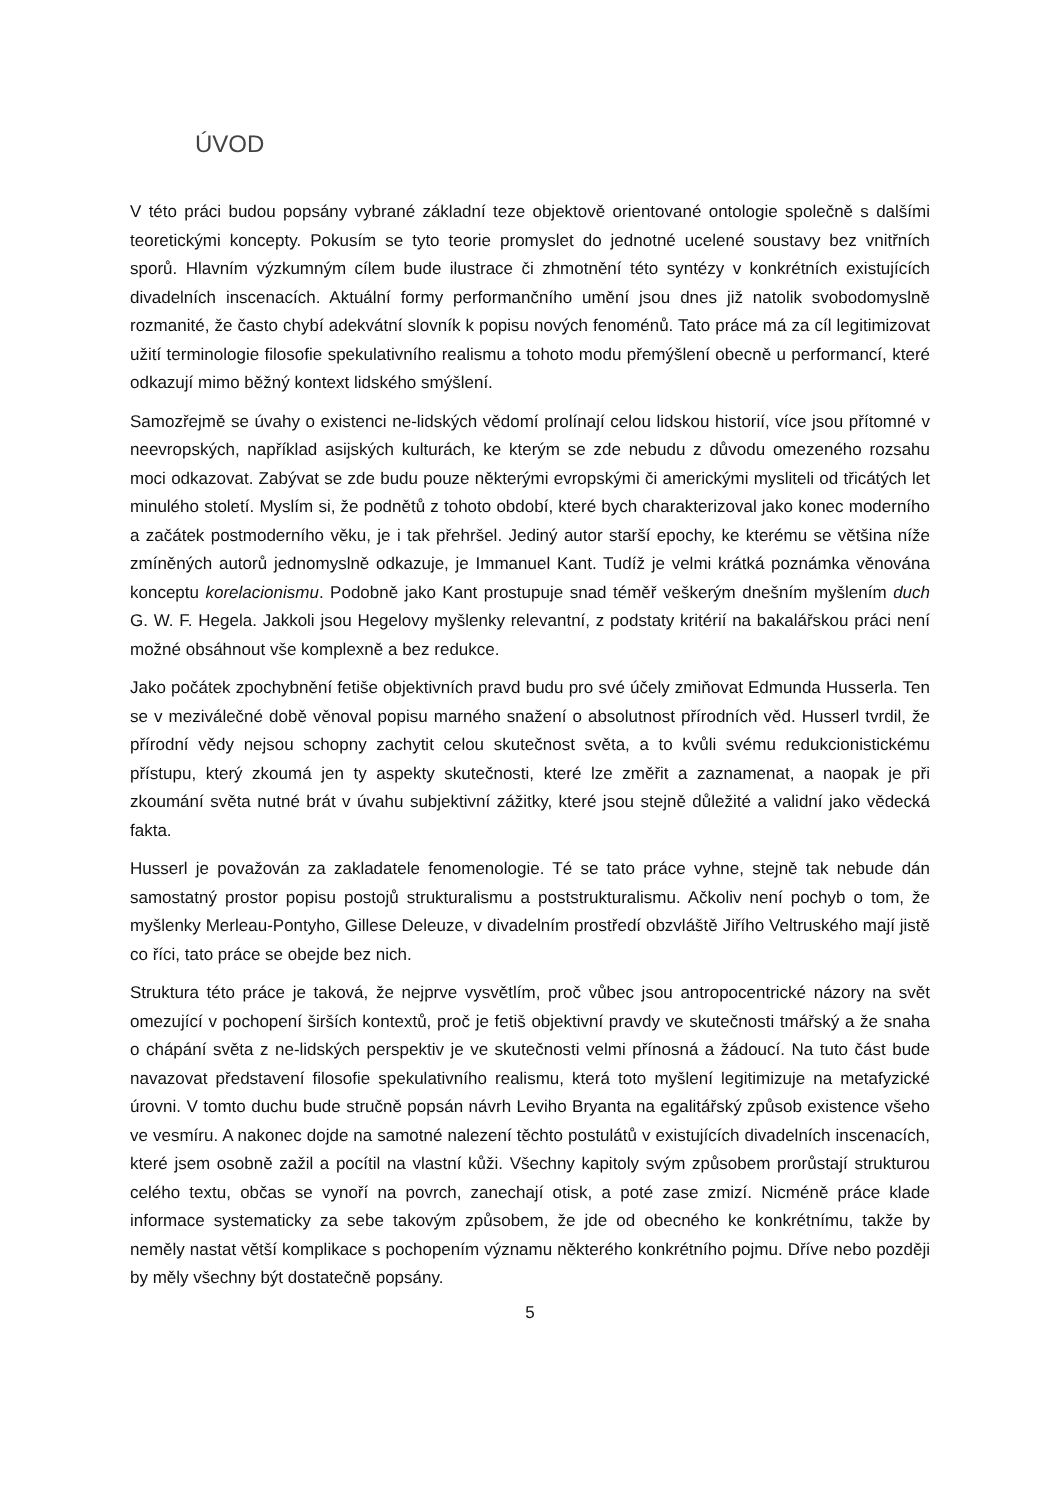ÚVOD
V této práci budou popsány vybrané základní teze objektově orientované ontologie společně s dalšími teoretickými koncepty. Pokusím se tyto teorie promyslet do jednotné ucelené soustavy bez vnitřních sporů. Hlavním výzkumným cílem bude ilustrace či zhmotnění této syntézy v konkrétních existujících divadelních inscenacích. Aktuální formy performančního umění jsou dnes již natolik svobodomyslně rozmanité, že často chybí adekvátní slovník k popisu nových fenoménů. Tato práce má za cíl legitimizovat užití terminologie filosofie spekulativního realismu a tohoto modu přemýšlení obecně u performancí, které odkazují mimo běžný kontext lidského smýšlení.
Samozřejmě se úvahy o existenci ne-lidských vědomí prolínají celou lidskou historií, více jsou přítomné v neevropských, například asijských kulturách, ke kterým se zde nebudu z důvodu omezeného rozsahu moci odkazovat. Zabývat se zde budu pouze některými evropskými či americkými mysliteli od třicátých let minulého století. Myslím si, že podnětů z tohoto období, které bych charakterizoval jako konec moderního a začátek postmoderního věku, je i tak přehršel. Jediný autor starší epochy, ke kterému se většina níže zmíněných autorů jednomyslně odkazuje, je Immanuel Kant. Tudíž je velmi krátká poznámka věnována konceptu korelacionismu. Podobně jako Kant prostupuje snad téměř veškerým dnešním myšlením duch G. W. F. Hegela. Jakkoli jsou Hegelovy myšlenky relevantní, z podstaty kritérií na bakalářskou práci není možné obsáhnout vše komplexně a bez redukce.
Jako počátek zpochybnění fetiše objektivních pravd budu pro své účely zmiňovat Edmunda Husserla. Ten se v meziválečné době věnoval popisu marného snažení o absolutnost přírodních věd. Husserl tvrdil, že přírodní vědy nejsou schopny zachytit celou skutečnost světa, a to kvůli svému redukcionistickému přístupu, který zkoumá jen ty aspekty skutečnosti, které lze změřit a zaznamenat, a naopak je při zkoumání světa nutné brát v úvahu subjektivní zážitky, které jsou stejně důležité a validní jako vědecká fakta.
Husserl je považován za zakladatele fenomenologie. Té se tato práce vyhne, stejně tak nebude dán samostatný prostor popisu postojů strukturalismu a poststrukturalismu. Ačkoliv není pochyb o tom, že myšlenky Merleau-Pontyho, Gillese Deleuze, v divadelním prostředí obzvláště Jiřího Veltruského mají jistě co říci, tato práce se obejde bez nich.
Struktura této práce je taková, že nejprve vysvětlím, proč vůbec jsou antropocentrické názory na svět omezující v pochopení širších kontextů, proč je fetiš objektivní pravdy ve skutečnosti tmářský a že snaha o chápání světa z ne-lidských perspektiv je ve skutečnosti velmi přínosná a žádoucí. Na tuto část bude navazovat představení filosofie spekulativního realismu, která toto myšlení legitimizuje na metafyzické úrovni. V tomto duchu bude stručně popsán návrh Leviho Bryanta na egalitářský způsob existence všeho ve vesmíru. A nakonec dojde na samotné nalezení těchto postulátů v existujících divadelních inscenacích, které jsem osobně zažil a pocítil na vlastní kůži. Všechny kapitoly svým způsobem prorůstají strukturou celého textu, občas se vynoří na povrch, zanechají otisk, a poté zase zmizí. Nicméně práce klade informace systematicky za sebe takovým způsobem, že jde od obecného ke konkrétnímu, takže by neměly nastat větší komplikace s pochopením významu některého konkrétního pojmu. Dříve nebo později by měly všechny být dostatečně popsány.
5